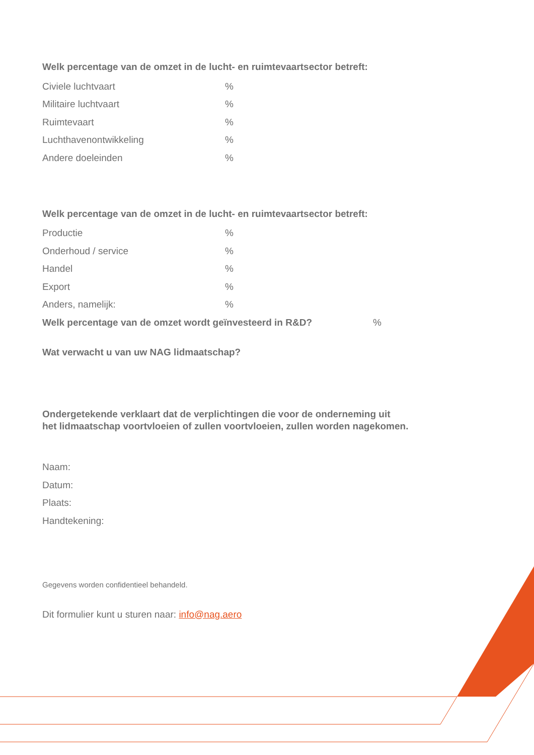Welk percentage van de omzet in de lucht- en ruimtevaartsector betreft:
Civiele luchtvaart%
Militaire luchtvaart%
Ruimtevaart%
Luchthavenontwikkeling%
Andere doeleinden%
Welk percentage van de omzet in de lucht- en ruimtevaartsector betreft:
Productie%
Onderhoud / service%
Handel%
Export%
Anders, namelijk:%
Welk percentage van de omzet wordt geïnvesteerd in R&D?%
Wat verwacht u van uw NAG lidmaatschap?
Ondergetekende verklaart dat de verplichtingen die voor de onderneming uit
het lidmaatschap voortvloeien of zullen voortvloeien, zullen worden nagekomen.
Naam:
Datum:
Plaats:
Handtekening:
Gegevens worden confidentieel behandeld.
Dit formulier kunt u sturen naar: info@nag.aero